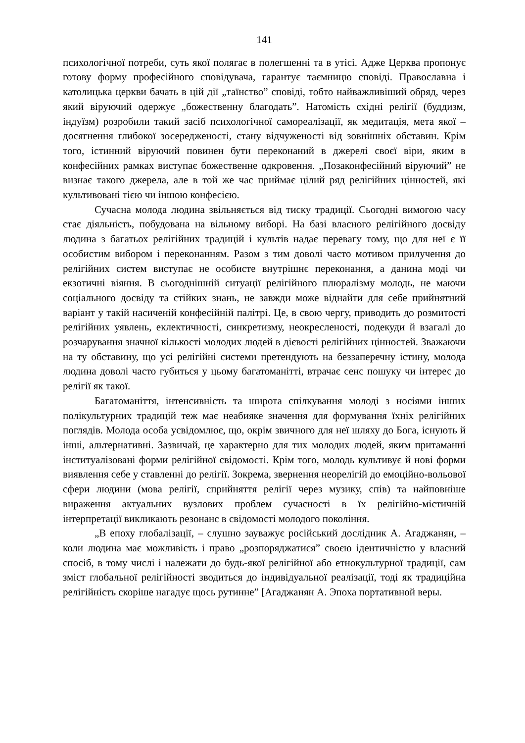141
психологічної потреби, суть якої полягає в полегшенні та в утісі. Адже Церква пропонує готову форму професійного сповідувача, гарантує таємницю сповіді. Православна і католицька церкви бачать в цій дії „таїнство” сповіді, тобто найважливіший обряд, через який віруючий одержує „божественну благодать”. Натомість східні релігії (буддизм, індуїзм) розробили такий засіб психологічної самореалізації, як медитація, мета якої – досягнення глибокої зосередженості, стану відчуженості від зовнішніх обставин. Крім того, істинний віруючий повинен бути переконаний в джерелі своєї віри, яким в конфесійних рамках виступає божественне одкровення. „Позаконфесійний віруючий” не визнає такого джерела, але в той же час приймає цілий ряд релігійних цінностей, які культивовані тією чи іншою конфесією.
Сучасна молода людина звільняється від тиску традиції. Сьогодні вимогою часу стає діяльність, побудована на вільному виборі. На базі власного релігійного досвіду людина з багатьох релігійних традицій і культів надає перевагу тому, що для неї є її особистим вибором і переконанням. Разом з тим доволі часто мотивом прилучення до релігійних систем виступає не особисте внутрішнє переконання, а данина моді чи екзотичні віяння. В сьогоднішній ситуації релігійного плюралізму молодь, не маючи соціального досвіду та стійких знань, не завжди може віднайти для себе прийнятний варіант у такій насиченій конфесійній палітрі. Це, в свою чергу, приводить до розмитості релігійних уявлень, еклектичності, синкретизму, неокресленості, подекуди й взагалі до розчарування значної кількості молодих людей в дієвості релігійних цінностей. Зважаючи на ту обставину, що усі релігійні системи претендують на беззаперечну істину, молода людина доволі часто губиться у цьому багатоманітті, втрачає сенс пошуку чи інтерес до релігії як такої.
Багатоманіття, інтенсивність та широта спілкування молоді з носіями інших полікультурних традицій теж має неабияке значення для формування їхніх релігійних поглядів. Молода особа усвідомлює, що, окрім звичного для неї шляху до Бога, існують й інші, альтернативні. Зазвичай, це характерно для тих молодих людей, яким притаманні інституалізовані форми релігійної свідомості. Крім того, молодь культивує й нові форми виявлення себе у ставленні до релігії. Зокрема, звернення неорелігій до емоційно-вольової сфери людини (мова релігії, сприйняття релігії через музику, спів) та найповніше вираження актуальних вузлових проблем сучасності в їх релігійно-містичній інтерпретації викликають резонанс в свідомості молодого покоління.
„В епоху глобалізації, – слушно зауважує російський дослідник А. Агаджанян, – коли людина має можливість і право „розпоряджатися” своєю ідентичністю у власний спосіб, в тому числі і належати до будь-якої релігійної або етнокультурної традиції, сам зміст глобальної релігійності зводиться до індивідуальної реалізації, тоді як традиційна релігійність скоріше нагадує щось рутинне” [Агаджанян А. Эпоха портативной веры.